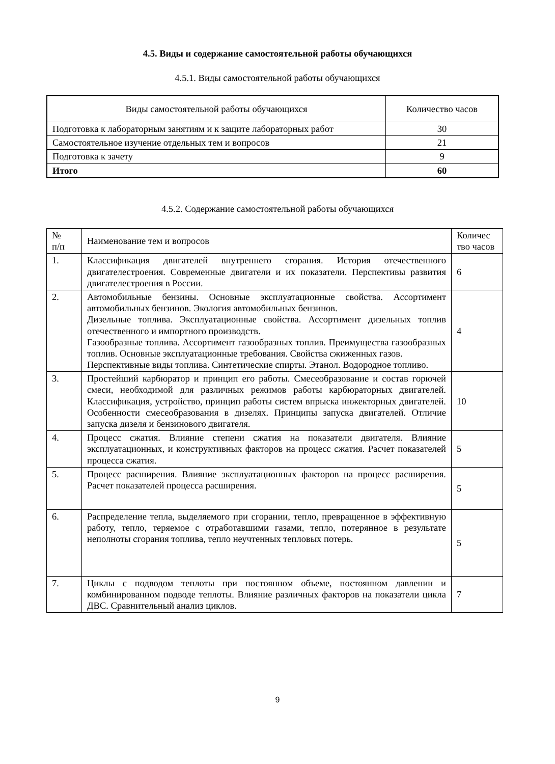4.5. Виды и содержание самостоятельной работы обучающихся
4.5.1. Виды самостоятельной работы обучающихся
| Виды самостоятельной работы обучающихся | Количество часов |
| --- | --- |
| Подготовка к лабораторным занятиям и к защите лабораторных работ | 30 |
| Самостоятельное изучение отдельных тем и вопросов | 21 |
| Подготовка к зачету | 9 |
| Итого | 60 |
4.5.2. Содержание самостоятельной работы обучающихся
| № п/п | Наименование тем и вопросов | Количес тво часов |
| --- | --- | --- |
| 1. | Классификация двигателей внутреннего сгорания. История отечественного двигателестроения. Современные двигатели и их показатели. Перспективы развития двигателестроения в России. | 6 |
| 2. | Автомобильные бензины. Основные эксплуатационные свойства. Ассортимент автомобильных бензинов. Экология автомобильных бензинов. Дизельные топлива. Эксплуатационные свойства. Ассортимент дизельных топлив отечественного и импортного производств. Газообразные топлива. Ассортимент газообразных топлив. Преимущества газообразных топлив. Основные эксплуатационные требования. Свойства сжиженных газов. Перспективные виды топлива. Синтетические спирты. Этанол. Водородное топливо. | 4 |
| 3. | Простейший карбюратор и принцип его работы. Смесеобразование и состав горючей смеси, необходимой для различных режимов работы карбюраторных двигателей. Классификация, устройство, принцип работы систем впрыска инжекторных двигателей. Особенности смесеобразования в дизелях. Принципы запуска двигателей. Отличие запуска дизеля и бензинового двигателя. | 10 |
| 4. | Процесс сжатия. Влияние степени сжатия на показатели двигателя. Влияние эксплуатационных, и конструктивных факторов на процесс сжатия. Расчет показателей процесса сжатия. | 5 |
| 5. | Процесс расширения. Влияние эксплуатационных факторов на процесс расширения. Расчет показателей процесса расширения. | 5 |
| 6. | Распределение тепла, выделяемого при сгорании, тепло, превращенное в эффективную работу, тепло, теряемое с отработавшими газами, тепло, потерянное в результате неполноты сгорания топлива, тепло неучтенных тепловых потерь. | 5 |
| 7. | Циклы с подводом теплоты при постоянном объеме, постоянном давлении и комбинированном подводе теплоты. Влияние различных факторов на показатели цикла ДВС. Сравнительный анализ циклов. | 7 |
9